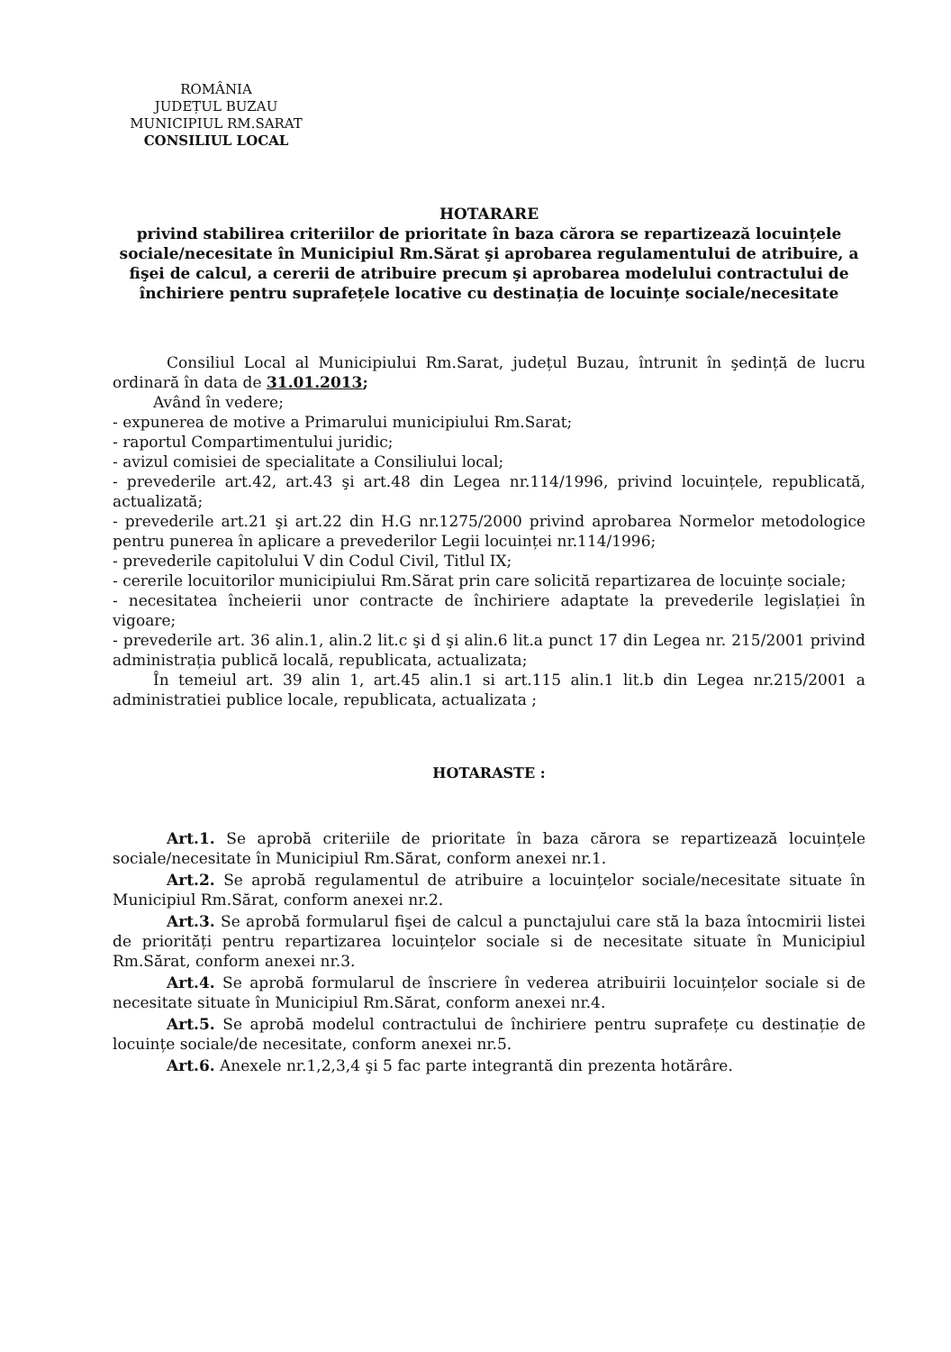ROMÂNIA
JUDEȚUL BUZAU
MUNICIPIUL RM.SARAT
CONSILIUL LOCAL
HOTARARE
privind stabilirea criteriilor de prioritate în baza cărora se repartizează locuințele sociale/necesitate în Municipiul Rm.Sărat şi aprobarea regulamentului de atribuire, a fişei de calcul, a cererii de atribuire precum şi aprobarea modelului contractului de închiriere pentru suprafețele locative cu destinația de locuințe sociale/necesitate
Consiliul Local al Municipiului Rm.Sarat, județul Buzau, întrunit în şedință de lucru ordinară în data de 31.01.2013;
Având în vedere;
- expunerea de motive a Primarului municipiului Rm.Sarat;
- raportul Compartimentului juridic;
- avizul comisiei de specialitate a Consiliului local;
- prevederile art.42, art.43 şi art.48 din Legea nr.114/1996, privind locuințele, republicată, actualizată;
- prevederile art.21 şi art.22 din H.G nr.1275/2000 privind aprobarea Normelor metodologice pentru punerea în aplicare a prevederilor Legii locuinței nr.114/1996;
- prevederile capitolului V din Codul Civil, Titlul IX;
- cererile locuitorilor municipiului Rm.Sărat prin care solicită repartizarea de locuințe sociale;
- necesitatea încheierii unor contracte de închiriere adaptate la prevederile legislației în vigoare;
- prevederile art. 36 alin.1, alin.2 lit.c şi d şi alin.6 lit.a punct 17 din Legea nr. 215/2001 privind administrația publică locală, republicata, actualizata;
În temeiul art. 39 alin 1, art.45 alin.1 si art.115 alin.1 lit.b din Legea nr.215/2001 a administratiei publice locale, republicata, actualizata ;
HOTARASTE :
Art.1. Se aprobă criteriile de prioritate în baza cărora se repartizează locuințele sociale/necesitate în Municipiul Rm.Sărat, conform anexei nr.1.
Art.2. Se aprobă regulamentul de atribuire a locuințelor sociale/necesitate situate în Municipiul Rm.Sărat, conform anexei nr.2.
Art.3. Se aprobă formularul fişei de calcul a punctajului care stă la baza întocmirii listei de priorități pentru repartizarea locuințelor sociale si de necesitate situate în Municipiul Rm.Sărat, conform anexei nr.3.
Art.4. Se aprobă formularul de înscriere în vederea atribuirii locuințelor sociale si de necesitate situate în Municipiul Rm.Sărat, conform anexei nr.4.
Art.5. Se aprobă modelul contractului de închiriere pentru suprafețe cu destinație de locuințe sociale/de necesitate, conform anexei nr.5.
Art.6. Anexele nr.1,2,3,4 şi 5 fac parte integrantă din prezenta hotărâre.